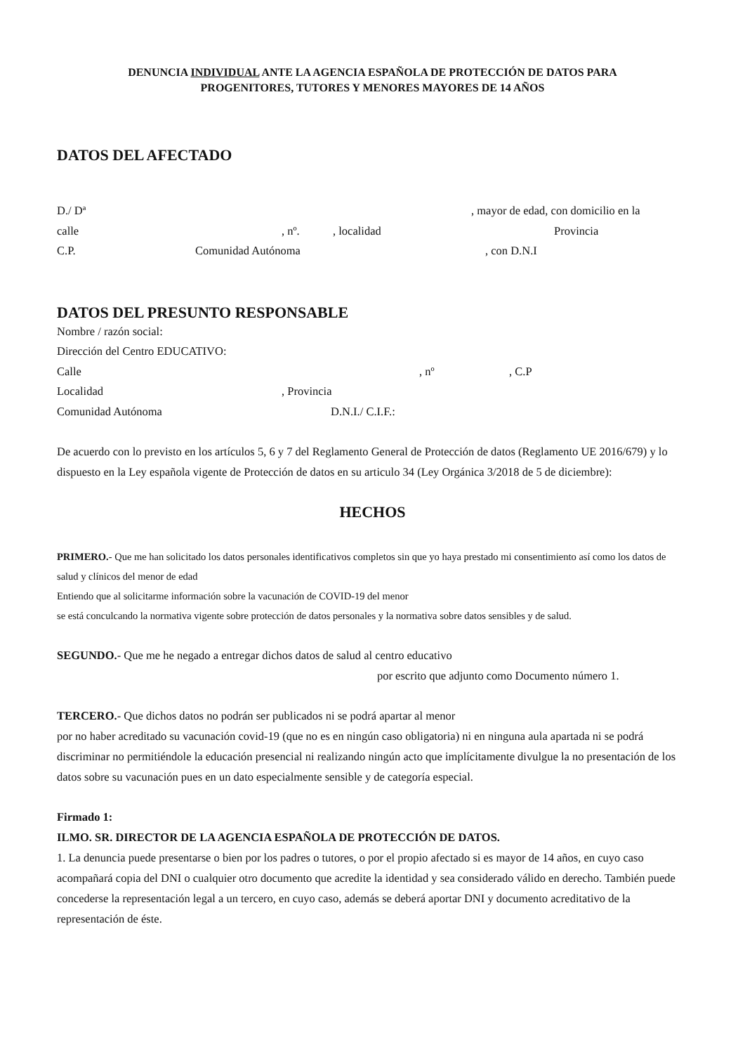DENUNCIA INDIVIDUAL ANTE LA AGENCIA ESPAÑOLA DE PROTECCIÓN DE DATOS PARA
PROGENITORES, TUTORES Y MENORES MAYORES DE 14 AÑOS
DATOS DEL AFECTADO
D./ Dª , mayor de edad, con domicilio en la
calle , nº. , localidad Provincia
C.P. Comunidad Autónoma , con D.N.I
DATOS DEL PRESUNTO RESPONSABLE
Nombre / razón social:
Dirección del Centro EDUCATIVO:
Calle , nº , C.P
Localidad , Provincia
Comunidad Autónoma D.N.I./ C.I.F.:
De acuerdo con lo previsto en los artículos 5, 6 y 7 del Reglamento General de Protección de datos (Reglamento UE 2016/679) y lo dispuesto en la Ley española vigente de Protección de datos en su articulo 34 (Ley Orgánica 3/2018 de 5 de diciembre):
HECHOS
PRIMERO.- Que me han solicitado los datos personales identificativos completos sin que yo haya prestado mi consentimiento así como los datos de salud y clínicos del menor de edad
Entiendo que al solicitarme información sobre la vacunación de COVID-19 del menor
se está conculcando la normativa vigente sobre protección de datos personales y la normativa sobre datos sensibles y de salud.
SEGUNDO.- Que me he negado a entregar dichos datos de salud al centro educativo
por escrito que adjunto como Documento número 1.
TERCERO.- Que dichos datos no podrán ser publicados ni se podrá apartar al menor
por no haber acreditado su vacunación covid-19 (que no es en ningún caso obligatoria) ni en ninguna aula apartada ni se podrá discriminar no permitiéndole la educación presencial ni realizando ningún acto que implícitamente divulgue la no presentación de los datos sobre su vacunación pues en un dato especialmente sensible y de categoría especial.
Firmado 1:
ILMO. SR. DIRECTOR DE LA AGENCIA ESPAÑOLA DE PROTECCIÓN DE DATOS.
1. La denuncia puede presentarse o bien por los padres o tutores, o por el propio afectado si es mayor de 14 años, en cuyo caso acompañará copia del DNI o cualquier otro documento que acredite la identidad y sea considerado válido en derecho. También puede concederse la representación legal a un tercero, en cuyo caso, además se deberá aportar DNI y documento acreditativo de la representación de éste.